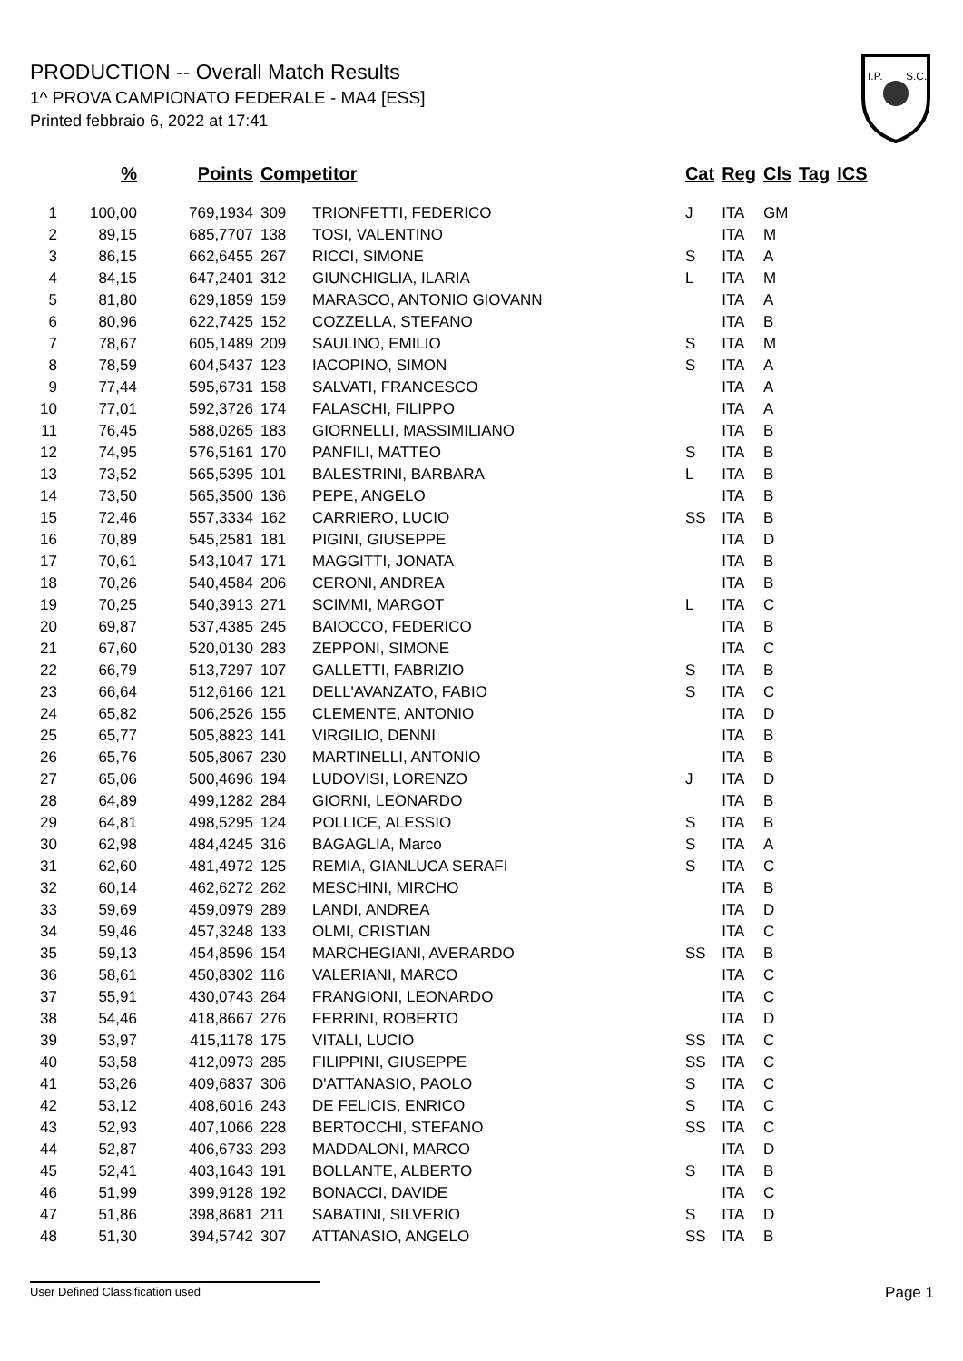PRODUCTION -- Overall Match Results
1^ PROVA CAMPIONATO FEDERALE - MA4 [ESS]
Printed febbraio 6, 2022 at 17:41
I.P.
S.C.
| | % | Points | Competitor | | Cat | Reg | Cls | Tag | ICS |
| --- | --- | --- | --- | --- | --- | --- | --- | --- | --- |
| 1 | 100,00 | 769,1934 | 309 | TRIONFETTI, FEDERICO | J | ITA | GM | | |
| 2 | 89,15 | 685,7707 | 138 | TOSI, VALENTINO | | ITA | M | | |
| 3 | 86,15 | 662,6455 | 267 | RICCI, SIMONE | S | ITA | A | | |
| 4 | 84,15 | 647,2401 | 312 | GIUNCHIGLIA, ILARIA | L | ITA | M | | |
| 5 | 81,80 | 629,1859 | 159 | MARASCO, ANTONIO GIOVANN | | ITA | A | | |
| 6 | 80,96 | 622,7425 | 152 | COZZELLA, STEFANO | | ITA | B | | |
| 7 | 78,67 | 605,1489 | 209 | SAULINO, EMILIO | S | ITA | M | | |
| 8 | 78,59 | 604,5437 | 123 | IACOPINO, SIMON | S | ITA | A | | |
| 9 | 77,44 | 595,6731 | 158 | SALVATI, FRANCESCO | | ITA | A | | |
| 10 | 77,01 | 592,3726 | 174 | FALASCHI, FILIPPO | | ITA | A | | |
| 11 | 76,45 | 588,0265 | 183 | GIORNELLI, MASSIMILIANO | | ITA | B | | |
| 12 | 74,95 | 576,5161 | 170 | PANFILI, MATTEO | S | ITA | B | | |
| 13 | 73,52 | 565,5395 | 101 | BALESTRINI, BARBARA | L | ITA | B | | |
| 14 | 73,50 | 565,3500 | 136 | PEPE, ANGELO | | ITA | B | | |
| 15 | 72,46 | 557,3334 | 162 | CARRIERO, LUCIO | SS | ITA | B | | |
| 16 | 70,89 | 545,2581 | 181 | PIGINI, GIUSEPPE | | ITA | D | | |
| 17 | 70,61 | 543,1047 | 171 | MAGGITTI, JONATA | | ITA | B | | |
| 18 | 70,26 | 540,4584 | 206 | CERONI, ANDREA | | ITA | B | | |
| 19 | 70,25 | 540,3913 | 271 | SCIMMI, MARGOT | L | ITA | C | | |
| 20 | 69,87 | 537,4385 | 245 | BAIOCCO, FEDERICO | | ITA | B | | |
| 21 | 67,60 | 520,0130 | 283 | ZEPPONI, SIMONE | | ITA | C | | |
| 22 | 66,79 | 513,7297 | 107 | GALLETTI, FABRIZIO | S | ITA | B | | |
| 23 | 66,64 | 512,6166 | 121 | DELL'AVANZATO, FABIO | S | ITA | C | | |
| 24 | 65,82 | 506,2526 | 155 | CLEMENTE, ANTONIO | | ITA | D | | |
| 25 | 65,77 | 505,8823 | 141 | VIRGILIO, DENNI | | ITA | B | | |
| 26 | 65,76 | 505,8067 | 230 | MARTINELLI, ANTONIO | | ITA | B | | |
| 27 | 65,06 | 500,4696 | 194 | LUDOVISI, LORENZO | J | ITA | D | | |
| 28 | 64,89 | 499,1282 | 284 | GIORNI, LEONARDO | | ITA | B | | |
| 29 | 64,81 | 498,5295 | 124 | POLLICE, ALESSIO | S | ITA | B | | |
| 30 | 62,98 | 484,4245 | 316 | BAGAGLIA, Marco | S | ITA | A | | |
| 31 | 62,60 | 481,4972 | 125 | REMIA, GIANLUCA SERAFI | S | ITA | C | | |
| 32 | 60,14 | 462,6272 | 262 | MESCHINI, MIRCHO | | ITA | B | | |
| 33 | 59,69 | 459,0979 | 289 | LANDI, ANDREA | | ITA | D | | |
| 34 | 59,46 | 457,3248 | 133 | OLMI, CRISTIAN | | ITA | C | | |
| 35 | 59,13 | 454,8596 | 154 | MARCHEGIANI, AVERARDO | SS | ITA | B | | |
| 36 | 58,61 | 450,8302 | 116 | VALERIANI, MARCO | | ITA | C | | |
| 37 | 55,91 | 430,0743 | 264 | FRANGIONI, LEONARDO | | ITA | C | | |
| 38 | 54,46 | 418,8667 | 276 | FERRINI, ROBERTO | | ITA | D | | |
| 39 | 53,97 | 415,1178 | 175 | VITALI, LUCIO | SS | ITA | C | | |
| 40 | 53,58 | 412,0973 | 285 | FILIPPINI, GIUSEPPE | SS | ITA | C | | |
| 41 | 53,26 | 409,6837 | 306 | D'ATTANASIO, PAOLO | S | ITA | C | | |
| 42 | 53,12 | 408,6016 | 243 | DE FELICIS, ENRICO | S | ITA | C | | |
| 43 | 52,93 | 407,1066 | 228 | BERTOCCHI, STEFANO | SS | ITA | C | | |
| 44 | 52,87 | 406,6733 | 293 | MADDALONI, MARCO | | ITA | D | | |
| 45 | 52,41 | 403,1643 | 191 | BOLLANTE, ALBERTO | S | ITA | B | | |
| 46 | 51,99 | 399,9128 | 192 | BONACCI, DAVIDE | | ITA | C | | |
| 47 | 51,86 | 398,8681 | 211 | SABATINI, SILVERIO | S | ITA | D | | |
| 48 | 51,30 | 394,5742 | 307 | ATTANASIO, ANGELO | SS | ITA | B | | |
User Defined Classification used Page 1